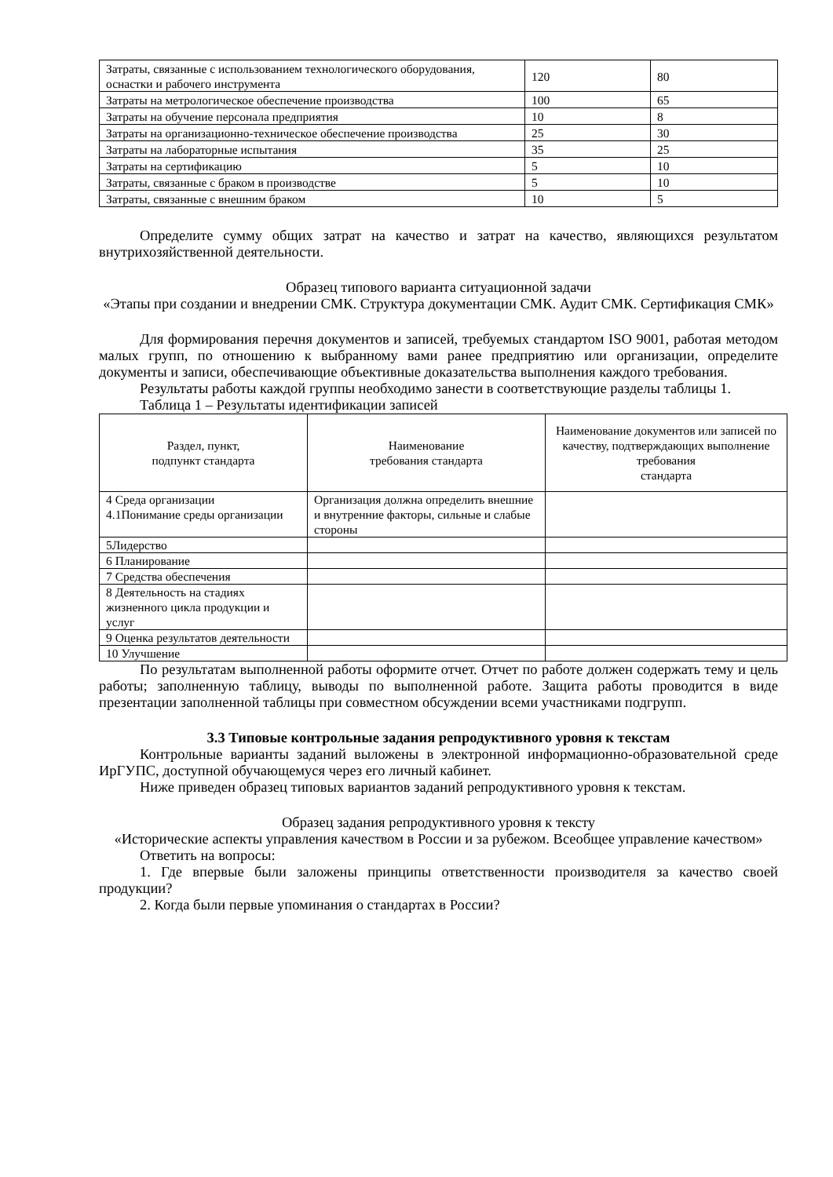| Затраты, связанные с использованием технологического оборудования, оснастки и рабочего инструмента | 120 | 80 |
| Затраты на метрологическое обеспечение производства | 100 | 65 |
| Затраты на обучение персонала предприятия | 10 | 8 |
| Затраты на организационно-техническое обеспечение производства | 25 | 30 |
| Затраты на лабораторные испытания | 35 | 25 |
| Затраты на сертификацию | 5 | 10 |
| Затраты, связанные с браком в производстве | 5 | 10 |
| Затраты, связанные с внешним браком | 10 | 5 |
Определите сумму общих затрат на качество и затрат на качество, являющихся результатом внутрихозяйственной деятельности.
Образец типового варианта ситуационной задачи
«Этапы при создании и внедрении СМК. Структура документации СМК. Аудит СМК. Сертификация СМК»
Для формирования перечня документов и записей, требуемых стандартом ISO 9001, работая методом малых групп, по отношению к выбранному вами ранее предприятию или организации, определите документы и записи, обеспечивающие объективные доказательства выполнения каждого требования.
Результаты работы каждой группы необходимо занести в соответствующие разделы таблицы 1.
Таблица 1 – Результаты идентификации записей
| Раздел, пункт, подпункт стандарта | Наименование требования стандарта | Наименование документов или записей по качеству, подтверждающих выполнение требования стандарта |
| --- | --- | --- |
| 4 Среда организации 4.1Понимание среды организации | Организация должна определить внешние и внутренние факторы, сильные и слабые стороны | |
| 5Лидерство | | |
| 6 Планирование | | |
| 7 Средства обеспечения | | |
| 8 Деятельность на стадиях жизненного цикла продукции и услуг | | |
| 9 Оценка результатов деятельности | | |
| 10 Улучшение | | |
По результатам выполненной работы оформите отчет. Отчет по работе должен содержать тему и цель работы; заполненную таблицу, выводы по выполненной работе. Защита работы проводится в виде презентации заполненной таблицы при совместном обсуждении всеми участниками подгрупп.
3.3 Типовые контрольные задания репродуктивного уровня к текстам
Контрольные варианты заданий выложены в электронной информационно-образовательной среде ИрГУПС, доступной обучающемуся через его личный кабинет.
Ниже приведен образец типовых вариантов заданий репродуктивного уровня к текстам.
Образец задания репродуктивного уровня к тексту
«Исторические аспекты управления качеством в России и за рубежом. Всеобщее управление качеством»
Ответить на вопросы:
1. Где впервые были заложены принципы ответственности производителя за качество своей продукции?
2. Когда были первые упоминания о стандартах в России?